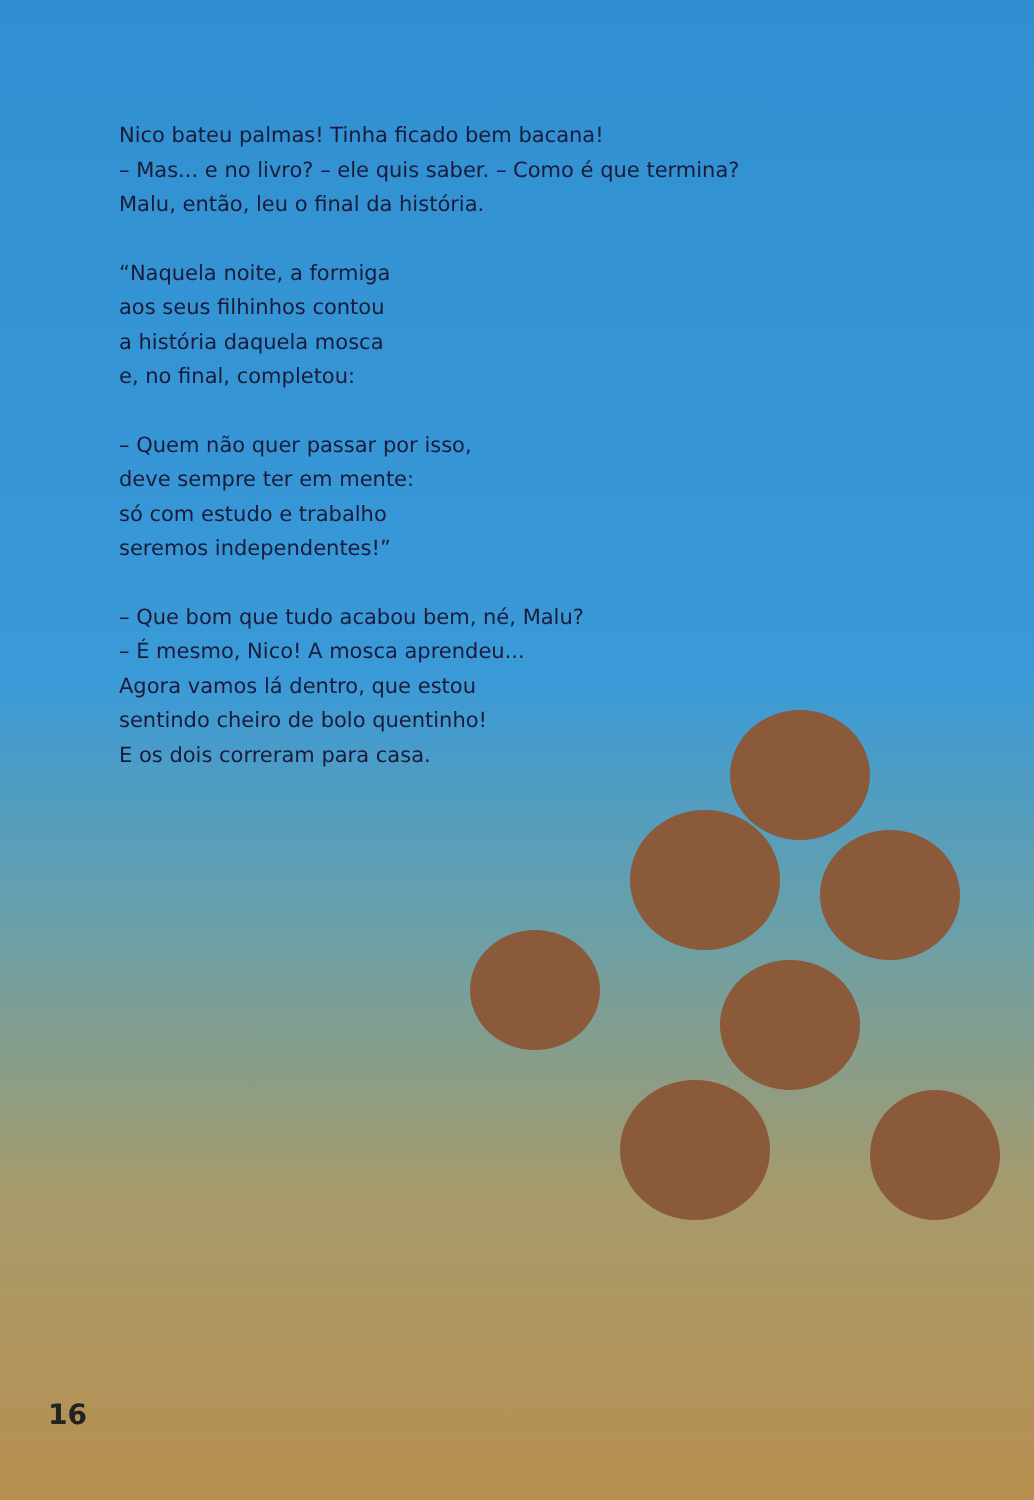Nico bateu palmas! Tinha ficado bem bacana!
– Mas... e no livro? – ele quis saber. – Como é que termina?
Malu, então, leu o final da história.
“Naquela noite, a formiga
aos seus filhinhos contou
a história daquela mosca
e, no final, completou:
– Quem não quer passar por isso,
deve sempre ter em mente:
só com estudo e trabalho
seremos independentes!”
– Que bom que tudo acabou bem, né, Malu?
– É mesmo, Nico! A mosca aprendeu...
Agora vamos lá dentro, que estou
sentindo cheiro de bolo quentinho!
E os dois correram para casa.
16